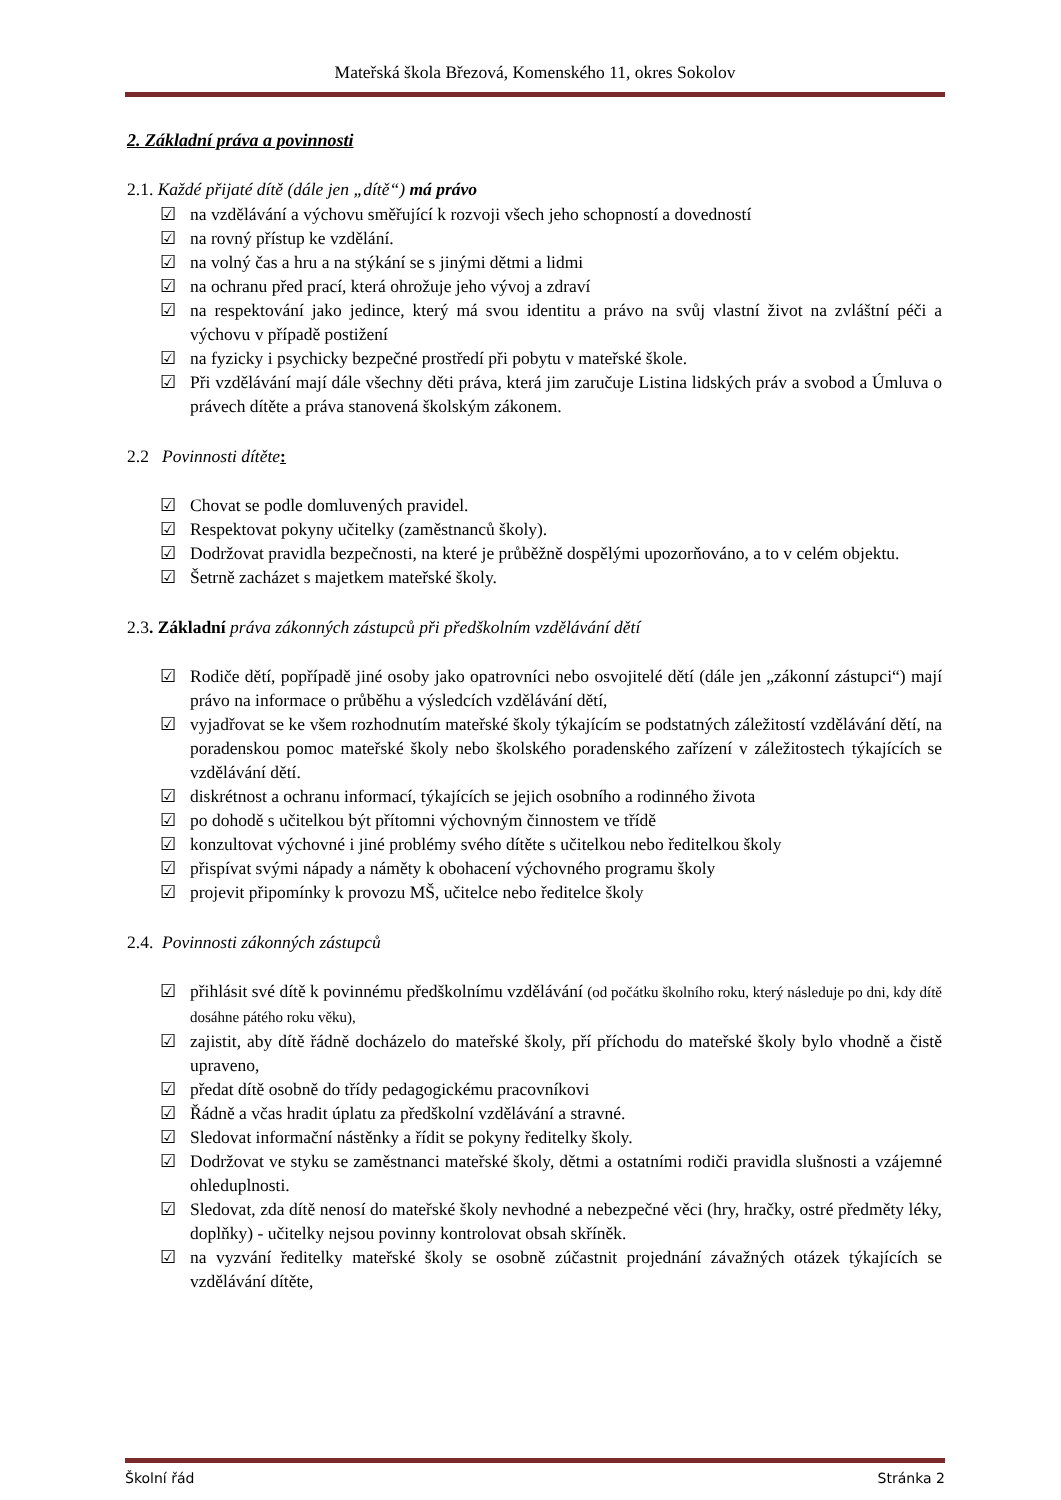Mateřská škola Březová, Komenského 11, okres Sokolov
2. Základní práva a povinnosti
2.1. Každé přijaté dítě (dále jen „dítě“) má právo
☑ na vzdělávání a výchovu směřující k rozvoji všech jeho schopností a dovedností
☑ na rovný přístup ke vzdělání.
☑ na volný čas a hru a na stýkání se s jinými dětmi a lidmi
☑ na ochranu před prací, která ohrožuje jeho vývoj a zdraví
☑ na respektování jako jedince, který má svou identitu a právo na svůj vlastní život na zvláštní péči a výchovu v případě postižení
☑ na fyzicky i psychicky bezpečné prostředí při pobytu v mateřské škole.
☑ Při vzdělávání mají dále všechny děti práva, která jim zaručuje Listina lidských práv a svobod a Úmluva o právech dítěte a práva stanovená školským zákonem.
2.2 Povinnosti dítěte:
☑ Chovat se podle domluvených pravidel.
☑ Respektovat pokyny učitelky (zaměstnanců školy).
☑ Dodržovat pravidla bezpečnosti, na které je průběžně dospělými upozorňováno, a to v celém objektu.
☑ Šetrně zacházet s majetkem mateřské školy.
2.3. Základní práva zákonných zástupců při předškolním vzdělávání dětí
☑ Rodiče dětí, popřípadě jiné osoby jako opatrovníci nebo osvojitelé dětí (dále jen „zákonní zástupci“) mají právo na informace o průběhu a výsledcích vzdělávání dětí,
☑ vyjadřovat se ke všem rozhodnutím mateřské školy týkajícím se podstatných záležitostí vzdělávání dětí, na poradenskou pomoc mateřské školy nebo školského poradenského zařízení v záležitostech týkajících se vzdělávání dětí.
☑ diskrétnost a ochranu informací, týkajících se jejich osobního a rodinného života
☑ po dohodě s učitelkou být přítomni výchovným činnostem ve třídě
☑ konzultovat výchovné i jiné problémy svého dítěte s učitelkou nebo ředitelkou školy
☑ přispívat svými nápady a náměty k obohacení výchovného programu školy
☑ projevit připomínky k provozu MŠ, učitelce nebo ředitelce školy
2.4. Povinnosti zákonných zástupců
☑ přihlásit své dítě k povinnému předškolnímu vzdělávání (od počátku školního roku, který následuje po dni, kdy dítě dosáhne pátého roku věku),
☑ zajistit, aby dítě řádně docházelo do mateřské školy, pří příchodu do mateřské školy bylo vhodně a čistě upraveno,
☑ předat dítě osobně do třídy pedagogickému pracovníkovi
☑ Řádně a včas hradit úplatu za předškolní vzdělávání a stravné.
☑ Sledovat informační nástěnky a řídit se pokyny ředitelky školy.
☑ Dodržovat ve styku se zaměstnanci mateřské školy, dětmi a ostatními rodiči pravidla slušnosti a vzájemné ohleduplnosti.
☑ Sledovat, zda dítě nenosí do mateřské školy nevhodné a nebezpečné věci (hry, hračky, ostré předměty léky, doplňky) - učitelky nejsou povinny kontrolovat obsah skříněk.
☑ na vyzvání ředitelky mateřské školy se osobně zúčastnit projednání závažných otázek týkajících se vzdělávání dítěte,
Školní řád Stránka 2